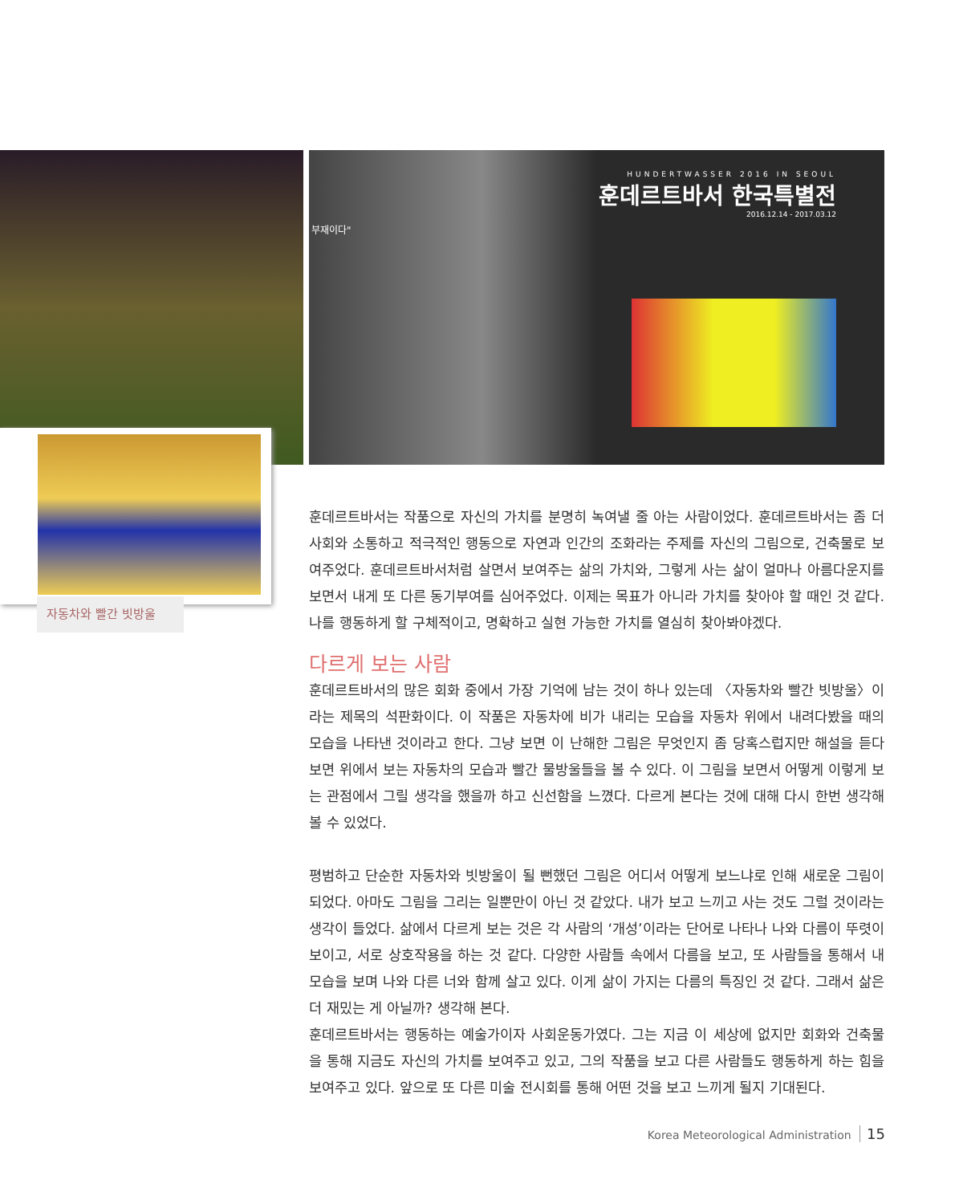HUNDERTWASSER 2016 IN SEOUL
훈데르트바서 한국특별전
2016.12.14 - 2017.03.12
부재이다"
자동차와 빨간 빗방울
훈데르트바서는 작품으로 자신의 가치를 분명히 녹여낼 줄 아는 사람이었다. 훈데르트바서는 좀 더 사회와 소통하고 적극적인 행동으로 자연과 인간의 조화라는 주제를 자신의 그림으로, 건축물로 보여주었다. 훈데르트바서처럼 살면서 보여주는 삶의 가치와, 그렇게 사는 삶이 얼마나 아름다운지를 보면서 내게 또 다른 동기부여를 심어주었다. 이제는 목표가 아니라 가치를 찾아야 할 때인 것 같다. 나를 행동하게 할 구체적이고, 명확하고 실현 가능한 가치를 열심히 찾아봐야겠다.
다르게 보는 사람
훈데르트바서의 많은 회화 중에서 가장 기억에 남는 것이 하나 있는데 〈자동차와 빨간 빗방울〉이라는 제목의 석판화이다. 이 작품은 자동차에 비가 내리는 모습을 자동차 위에서 내려다봤을 때의 모습을 나타낸 것이라고 한다. 그냥 보면 이 난해한 그림은 무엇인지 좀 당혹스럽지만 해설을 듣다 보면 위에서 보는 자동차의 모습과 빨간 물방울들을 볼 수 있다. 이 그림을 보면서 어떻게 이렇게 보는 관점에서 그릴 생각을 했을까 하고 신선함을 느꼈다. 다르게 본다는 것에 대해 다시 한번 생각해 볼 수 있었다.
평범하고 단순한 자동차와 빗방울이 될 뻔했던 그림은 어디서 어떻게 보느냐로 인해 새로운 그림이 되었다. 아마도 그림을 그리는 일뿐만이 아닌 것 같았다. 내가 보고 느끼고 사는 것도 그럴 것이라는 생각이 들었다. 삶에서 다르게 보는 것은 각 사람의 ‘개성’이라는 단어로 나타나 나와 다름이 뚜렷이 보이고, 서로 상호작용을 하는 것 같다. 다양한 사람들 속에서 다름을 보고, 또 사람들을 통해서 내 모습을 보며 나와 다른 너와 함께 살고 있다. 이게 삶이 가지는 다름의 특징인 것 같다. 그래서 삶은 더 재밌는 게 아닐까? 생각해 본다.
훈데르트바서는 행동하는 예술가이자 사회운동가였다. 그는 지금 이 세상에 없지만 회화와 건축물을 통해 지금도 자신의 가치를 보여주고 있고, 그의 작품을 보고 다른 사람들도 행동하게 하는 힘을 보여주고 있다. 앞으로 또 다른 미술 전시회를 통해 어떤 것을 보고 느끼게 될지 기대된다.
Korea Meteorological Administration 15